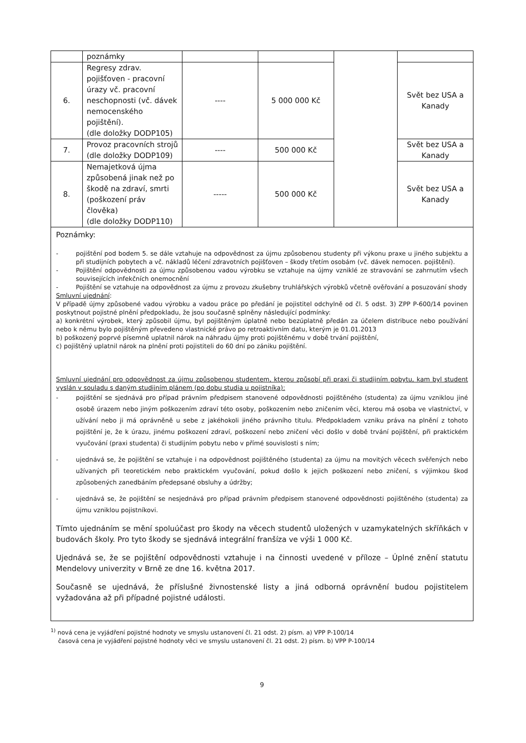| | poznámky | | | | |
| 6. | Regresy zdrav. pojišťoven - pracovní úrazy vč. pracovní neschopnosti (vč. dávek nemocenského pojištění). (dle doložky DODP105) | ---- | 5 000 000 Kč | | Svět bez USA a Kanady |
| 7. | Provoz pracovních strojů (dle doložky DODP109) | ---- | 500 000 Kč | | Svět bez USA a Kanady |
| 8. | Nemajetková újma způsobená jinak než po škodě na zdraví, smrti (poškození práv člověka) (dle doložky DODP110) | ----- | 500 000 Kč | | Svět bez USA a Kanady |
Poznámky:
- pojištění pod bodem 5. se dále vztahuje na odpovědnost za újmu způsobenou studenty při výkonu praxe u jiného subjektu a při studijních pobytech a vč. nákladů léčení zdravotních pojišťoven – škody třetím osobám (vč. dávek nemocen. pojištění).
- Pojištění odpovědnosti za újmu způsobenou vadou výrobku se vztahuje na újmy vzniklé ze stravování se zahrnutím všech souvisejících infekčních onemocnění
- Pojištění se vztahuje na odpovědnost za újmu z provozu zkušebny truhlářských výrobků včetně ověřování a posuzování shody
Smluvní ujednání:
V případě újmy způsobené vadou výrobku a vadou práce po předání je pojistitel odchylně od čl. 5 odst. 3) ZPP P-600/14 povinen poskytnout pojistné plnění předpokladu, že jsou současně splněny následující podmínky:
a) konkrétní výrobek, který způsobil újmu, byl pojištěným úplatně nebo bezúplatně předán za účelem distribuce nebo používání nebo k němu bylo pojištěným převedeno vlastnické právo po retroaktivním datu, kterým je 01.01.2013
b) poškozený poprvé písemně uplatnil nárok na náhradu újmy proti pojištěnému v době trvání pojištění,
c) pojištěný uplatnil nárok na plnění proti pojistiteli do 60 dní po zániku pojištění.
Smluvní ujednání pro odpovědnost za újmu způsobenou studentem, kterou způsobí při praxi či studijním pobytu, kam byl student vyslán v souladu s daným studijním plánem (po dobu studia u pojistníka):
- pojištění se sjednává pro případ právním předpisem stanovené odpovědnosti pojištěného (studenta) za újmu vzniklou jiné osobě úrazem nebo jiným poškozením zdraví této osoby, poškozením nebo zničením věci, kterou má osoba ve vlastnictví, v užívání nebo ji má oprávněně u sebe z jakéhokoli jiného právního titulu. Předpokladem vzniku práva na plnění z tohoto pojištění je, že k úrazu, jinému poškození zdraví, poškození nebo zničení věci došlo v době trvání pojištění, při praktickém vyučování (praxi studenta) či studijním pobytu nebo v přímé souvislosti s ním;
- ujednává se, že pojištění se vztahuje i na odpovědnost pojištěného (studenta) za újmu na movitých věcech svěřených nebo užívaných při teoretickém nebo praktickém vyučování, pokud došlo k jejich poškození nebo zničení, s výjimkou škod způsobených zanedbáním předepsané obsluhy a údržby;
- ujednává se, že pojištění se nesjednává pro případ právním předpisem stanovené odpovědnosti pojištěného (studenta) za újmu vzniklou pojistníkovi.
Tímto ujednáním se mění spoluúčast pro škody na věcech studentů uložených v uzamykatelných skříňkách v budovách školy. Pro tyto škody se sjednává integrální franšíza ve výši 1 000 Kč.
Ujednává se, že se pojištění odpovědnosti vztahuje i na činnosti uvedené v příloze – Úplné znění statutu Mendelovy univerzity v Brně ze dne 16. května 2017.
Současně se ujednává, že příslušné živnostenské listy a jiná odborná oprávnění budou pojistitelem vyžadována až při případné pojistné události.
<sup>1)</sup> nová cena je vyjádření pojistné hodnoty ve smyslu ustanovení čl. 21 odst. 2) písm. a) VPP P-100/14
časová cena je vyjádření pojistné hodnoty věci ve smyslu ustanovení čl. 21 odst. 2) písm. b) VPP P-100/14
9